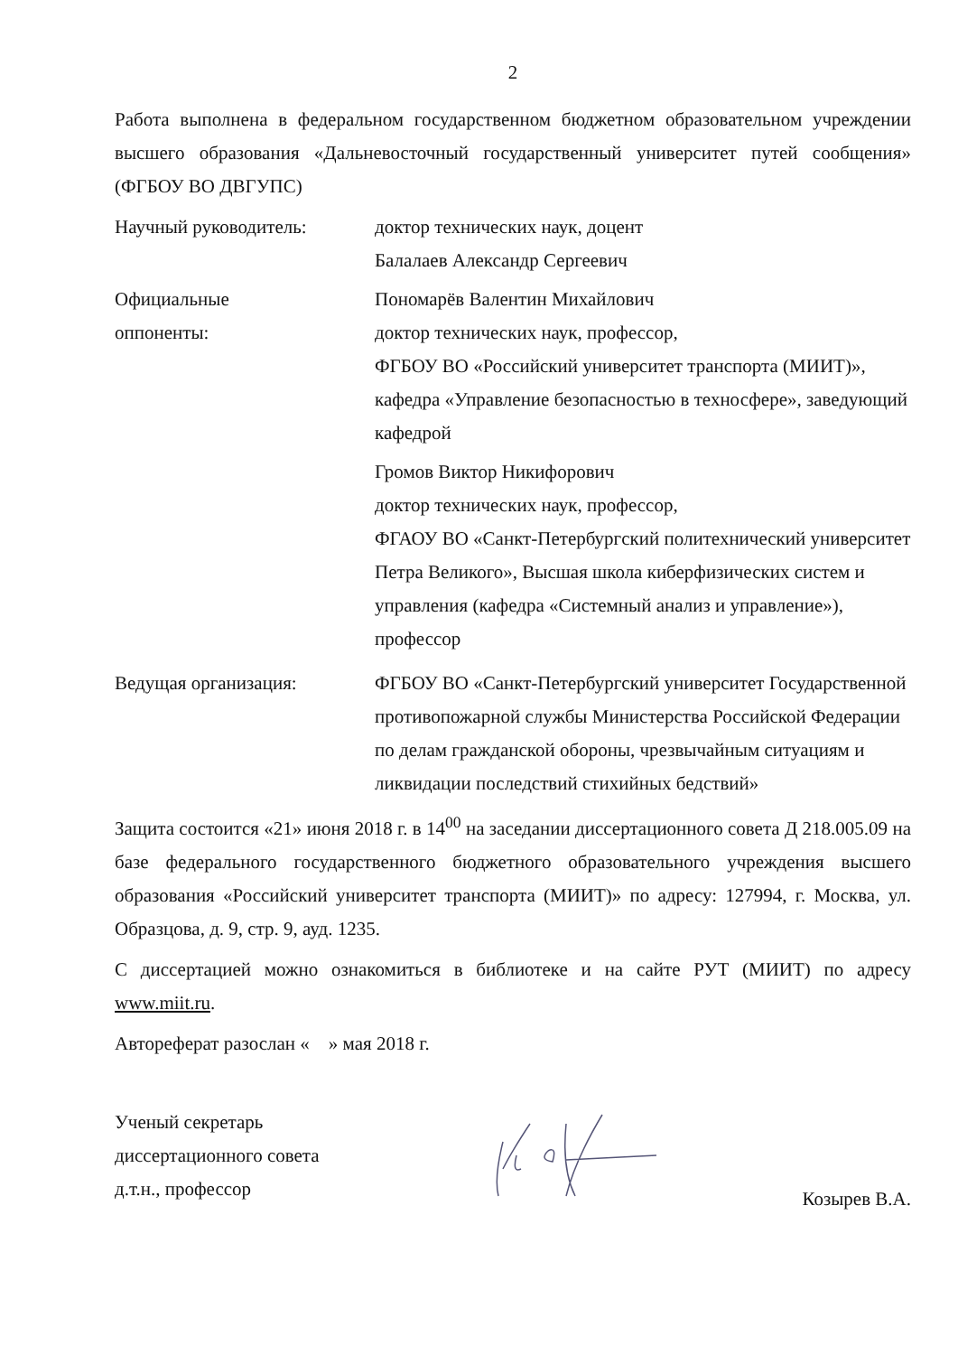2
Работа выполнена в федеральном государственном бюджетном образовательном учреждении высшего образования «Дальневосточный государственный университет путей сообщения» (ФГБОУ ВО ДВГУПС)
Научный руководитель: доктор технических наук, доцент
Балалаев Александр Сергеевич
Официальные
оппоненты:
Пономарёв Валентин Михайлович
доктор технических наук, профессор,
ФГБОУ ВО «Российский университет транспорта (МИИТ)», кафедра «Управление безопасностью в техносфере», заведующий кафедрой
Громов Виктор Никифорович
доктор технических наук, профессор,
ФГАОУ ВО «Санкт-Петербургский политехнический университет Петра Великого», Высшая школа киберфизических систем и управления (кафедра «Системный анализ и управление»), профессор
Ведущая организация: ФГБОУ ВО «Санкт-Петербургский университет Государственной противопожарной службы Министерства Российской Федерации по делам гражданской обороны, чрезвычайным ситуациям и ликвидации последствий стихийных бедствий»
Защита состоится «21» июня 2018 г. в 14<sup>00</sup> на заседании диссертационного совета Д 218.005.09 на базе федерального государственного бюджетного образовательного учреждения высшего образования «Российский университет транспорта (МИИТ)» по адресу: 127994, г. Москва, ул. Образцова, д. 9, стр. 9, ауд. 1235.
С диссертацией можно ознакомиться в библиотеке и на сайте РУТ (МИИТ) по адресу www.miit.ru.
Автореферат разослан « » мая 2018 г.
Ученый секретарь
диссертационного совета
д.т.н., профессор
Козырев В.А.